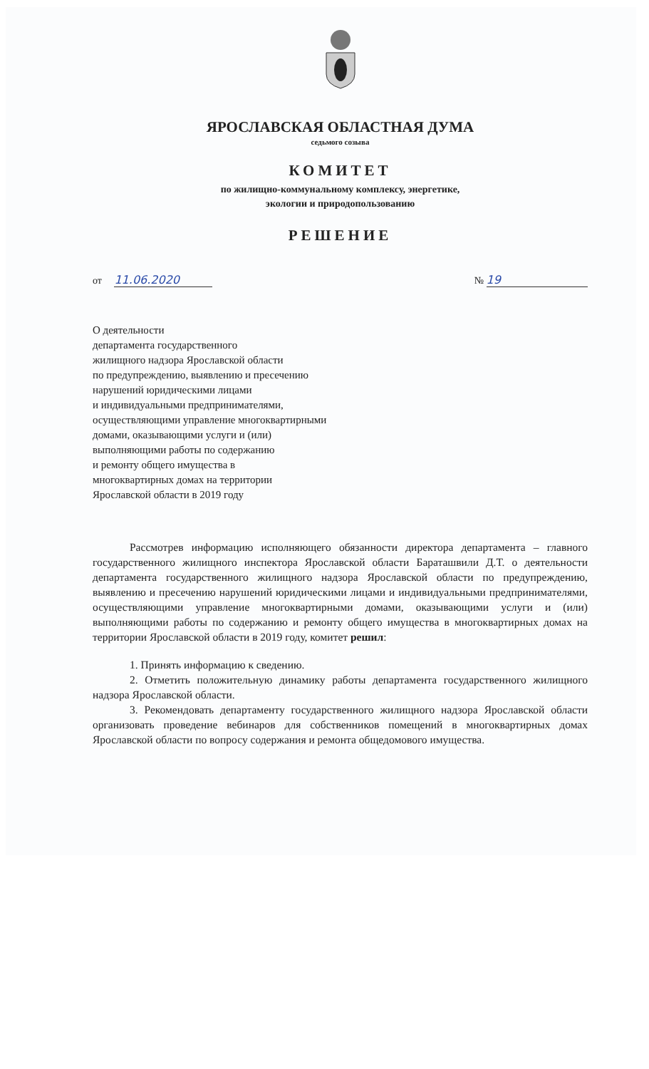ЯРОСЛАВСКАЯ ОБЛАСТНАЯ ДУМА
седьмого созыва
КОМИТЕТ
по жилищно-коммунальному комплексу, энергетике,
экологии и природопользованию
РЕШЕНИЕ
от 11.06.2020 № 19
О деятельности
департамента государственного
жилищного надзора Ярославской области
по предупреждению, выявлению и пресечению
нарушений юридическими лицами
и индивидуальными предпринимателями,
осуществляющими управление многоквартирными
домами, оказывающими услуги и (или)
выполняющими работы по содержанию
и ремонту общего имущества в
многоквартирных домах на территории
Ярославской области в 2019 году
Рассмотрев информацию исполняющего обязанности директора департамента – главного государственного жилищного инспектора Ярославской области Бараташвили Д.Т. о деятельности департамента государственного жилищного надзора Ярославской области по предупреждению, выявлению и пресечению нарушений юридическими лицами и индивидуальными предпринимателями, осуществляющими управление многоквартирными домами, оказывающими услуги и (или) выполняющими работы по содержанию и ремонту общего имущества в многоквартирных домах на территории Ярославской области в 2019 году, комитет решил:
1. Принять информацию к сведению.
2. Отметить положительную динамику работы департамента государственного жилищного надзора Ярославской области.
3. Рекомендовать департаменту государственного жилищного надзора Ярославской области организовать проведение вебинаров для собственников помещений в многоквартирных домах Ярославской области по вопросу содержания и ремонта общедомового имущества.